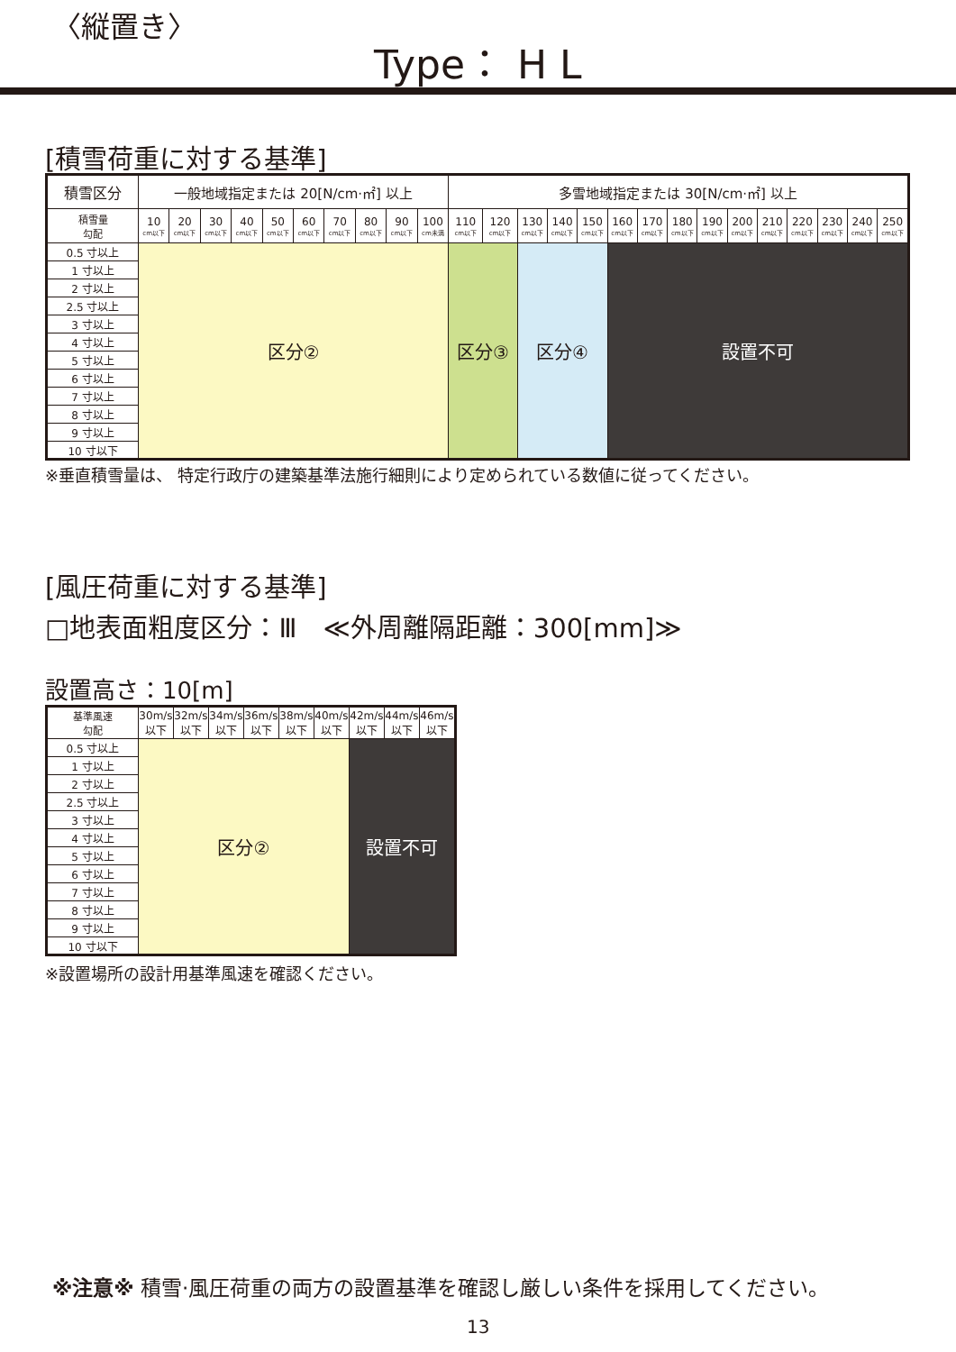〈縦置き〉
Type： H L
[積雪荷重に対する基準]
| 積雪区分 | 一般地域指定または 20[N/cm·㎡] 以上 | | | | | | | | | | 多雪地域指定または 30[N/cm·㎡] 以上 | | | | | | | | | | | | | | |
| --- | --- | --- | --- | --- | --- | --- | --- | --- | --- | --- | --- | --- | --- | --- | --- | --- | --- | --- | --- | --- | --- | --- | --- | --- | --- |
| 積雪量 勾配 | 10 cm以下 | 20 cm以下 | 30 cm以下 | 40 cm以下 | 50 cm以下 | 60 cm以下 | 70 cm以下 | 80 cm以下 | 90 cm以下 | 100 cm未満 | 110 cm以下 | 120 cm以下 | 130 cm以下 | 140 cm以下 | 150 cm以下 | 160 cm以下 | 170 cm以下 | 180 cm以下 | 190 cm以下 | 200 cm以下 | 210 cm以下 | 220 cm以下 | 230 cm以下 | 240 cm以下 | 250 cm以下 |
| 0.5 寸以上 | 区分② | | | | | | | | | | 区分③ | | 区分④ | | | 設置不可 | | | | | | | | | |
| 1 寸以上 | | | | | | | | | | | | | | | | | | | | | | | | | |
| 2 寸以上 | | | | | | | | | | | | | | | | | | | | | | | | | |
| 2.5 寸以上 | | | | | | | | | | | | | | | | | | | | | | | | | |
| 3 寸以上 | | | | | | | | | | | | | | | | | | | | | | | | | |
| 4 寸以上 | | | | | | | | | | | | | | | | | | | | | | | | | |
| 5 寸以上 | | | | | | | | | | | | | | | | | | | | | | | | | |
| 6 寸以上 | | | | | | | | | | | | | | | | | | | | | | | | | |
| 7 寸以上 | | | | | | | | | | | | | | | | | | | | | | | | | |
| 8 寸以上 | | | | | | | | | | | | | | | | | | | | | | | | | |
| 9 寸以上 | | | | | | | | | | | | | | | | | | | | | | | | | |
| 10 寸以下 | | | | | | | | | | | | | | | | | | | | | | | | | |
※垂直積雪量は、 特定行政庁の建築基準法施行細則により定められている数値に従ってください。
[風圧荷重に対する基準]
□地表面粗度区分：Ⅲ　≪外周離隔距離：300[mm]≫
設置高さ：10[m]
| 基準風速 勾配 | 30m/s 以下 | 32m/s 以下 | 34m/s 以下 | 36m/s 以下 | 38m/s 以下 | 40m/s 以下 | 42m/s 以下 | 44m/s 以下 | 46m/s 以下 |
| --- | --- | --- | --- | --- | --- | --- | --- | --- | --- |
| 0.5 寸以上 | 区分② | | | | | | 設置不可 | | |
| 1 寸以上 | | | | | | | | | |
| 2 寸以上 | | | | | | | | | |
| 2.5 寸以上 | | | | | | | | | |
| 3 寸以上 | | | | | | | | | |
| 4 寸以上 | | | | | | | | | |
| 5 寸以上 | | | | | | | | | |
| 6 寸以上 | | | | | | | | | |
| 7 寸以上 | | | | | | | | | |
| 8 寸以上 | | | | | | | | | |
| 9 寸以上 | | | | | | | | | |
| 10 寸以下 | | | | | | | | | |
※設置場所の設計用基準風速を確認ください。
※注意※ 積雪·風圧荷重の両方の設置基準を確認し厳しい条件を採用してください。
13